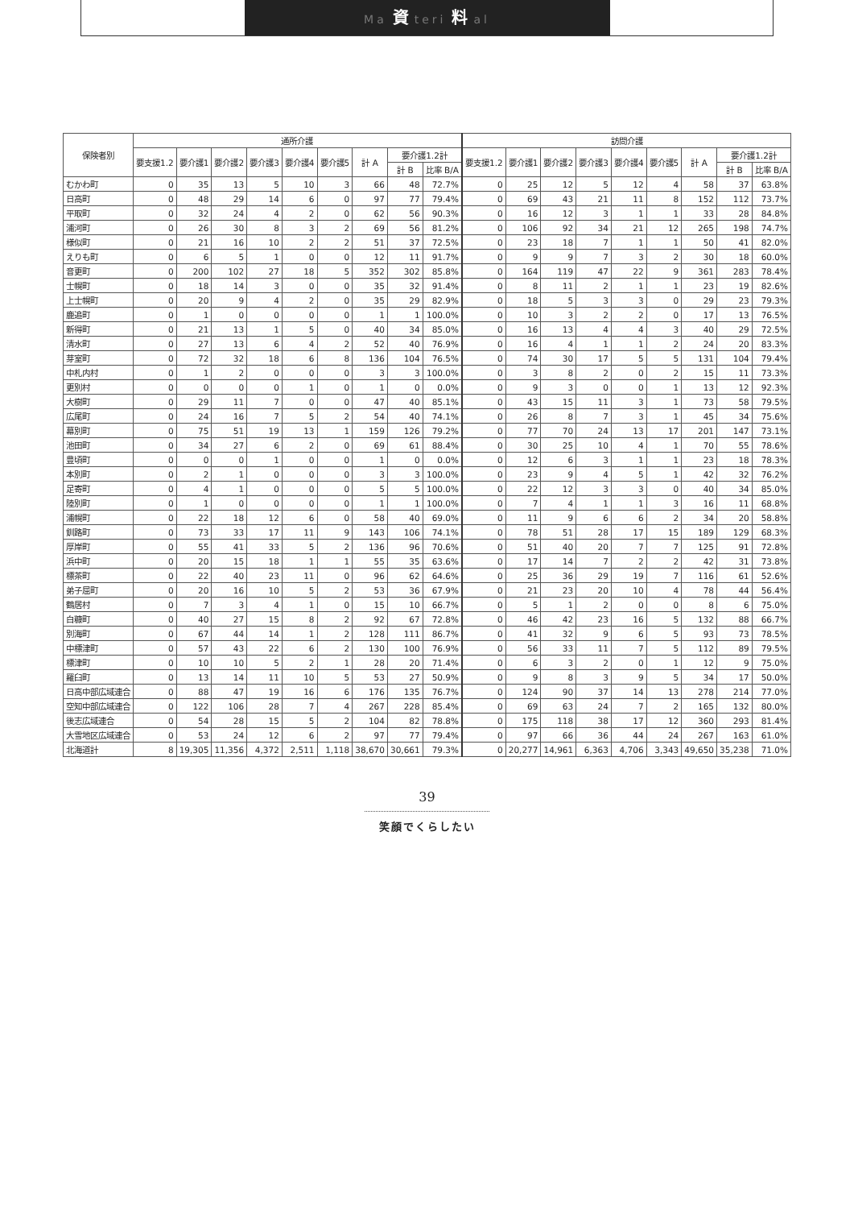Ma 資 teri 料 al
| 保険者別 | 通所介護 | | | | | | | | | 訪問介護 | | | | | | | | |
| --- | --- | --- | --- | --- | --- | --- | --- | --- | --- | --- | --- | --- | --- | --- | --- | --- | --- | --- |
| | 要支援1.2 | 要介護1 | 要介護2 | 要介護3 | 要介護4 | 要介護5 | 計 A | 要介護1.2計 | | 要支援1.2 | 要介護1 | 要介護2 | 要介護3 | 要介護4 | 要介護5 | 計 A | 要介護1.2計 | |
| | | | | | | | | 計 B | 比率 B/A | | | | | | | | 計 B | 比率 B/A |
| むかわ町 | 0 | 35 | 13 | 5 | 10 | 3 | 66 | 48 | 72.7% | 0 | 25 | 12 | 5 | 12 | 4 | 58 | 37 | 63.8% |
| 日高町 | 0 | 48 | 29 | 14 | 6 | 0 | 97 | 77 | 79.4% | 0 | 69 | 43 | 21 | 11 | 8 | 152 | 112 | 73.7% |
| 平取町 | 0 | 32 | 24 | 4 | 2 | 0 | 62 | 56 | 90.3% | 0 | 16 | 12 | 3 | 1 | 1 | 33 | 28 | 84.8% |
| 浦河町 | 0 | 26 | 30 | 8 | 3 | 2 | 69 | 56 | 81.2% | 0 | 106 | 92 | 34 | 21 | 12 | 265 | 198 | 74.7% |
| 様似町 | 0 | 21 | 16 | 10 | 2 | 2 | 51 | 37 | 72.5% | 0 | 23 | 18 | 7 | 1 | 1 | 50 | 41 | 82.0% |
| えりも町 | 0 | 6 | 5 | 1 | 0 | 0 | 12 | 11 | 91.7% | 0 | 9 | 9 | 7 | 3 | 2 | 30 | 18 | 60.0% |
| 音更町 | 0 | 200 | 102 | 27 | 18 | 5 | 352 | 302 | 85.8% | 0 | 164 | 119 | 47 | 22 | 9 | 361 | 283 | 78.4% |
| 士幌町 | 0 | 18 | 14 | 3 | 0 | 0 | 35 | 32 | 91.4% | 0 | 8 | 11 | 2 | 1 | 1 | 23 | 19 | 82.6% |
| 上士幌町 | 0 | 20 | 9 | 4 | 2 | 0 | 35 | 29 | 82.9% | 0 | 18 | 5 | 3 | 3 | 0 | 29 | 23 | 79.3% |
| 鹿追町 | 0 | 1 | 0 | 0 | 0 | 0 | 1 | 1 | 100.0% | 0 | 10 | 3 | 2 | 2 | 0 | 17 | 13 | 76.5% |
| 新得町 | 0 | 21 | 13 | 1 | 5 | 0 | 40 | 34 | 85.0% | 0 | 16 | 13 | 4 | 4 | 3 | 40 | 29 | 72.5% |
| 清水町 | 0 | 27 | 13 | 6 | 4 | 2 | 52 | 40 | 76.9% | 0 | 16 | 4 | 1 | 1 | 2 | 24 | 20 | 83.3% |
| 芽室町 | 0 | 72 | 32 | 18 | 6 | 8 | 136 | 104 | 76.5% | 0 | 74 | 30 | 17 | 5 | 5 | 131 | 104 | 79.4% |
| 中札内村 | 0 | 1 | 2 | 0 | 0 | 0 | 3 | 3 | 100.0% | 0 | 3 | 8 | 2 | 0 | 2 | 15 | 11 | 73.3% |
| 更別村 | 0 | 0 | 0 | 0 | 1 | 0 | 1 | 0 | 0.0% | 0 | 9 | 3 | 0 | 0 | 1 | 13 | 12 | 92.3% |
| 大樹町 | 0 | 29 | 11 | 7 | 0 | 0 | 47 | 40 | 85.1% | 0 | 43 | 15 | 11 | 3 | 1 | 73 | 58 | 79.5% |
| 広尾町 | 0 | 24 | 16 | 7 | 5 | 2 | 54 | 40 | 74.1% | 0 | 26 | 8 | 7 | 3 | 1 | 45 | 34 | 75.6% |
| 幕別町 | 0 | 75 | 51 | 19 | 13 | 1 | 159 | 126 | 79.2% | 0 | 77 | 70 | 24 | 13 | 17 | 201 | 147 | 73.1% |
| 池田町 | 0 | 34 | 27 | 6 | 2 | 0 | 69 | 61 | 88.4% | 0 | 30 | 25 | 10 | 4 | 1 | 70 | 55 | 78.6% |
| 豊頃町 | 0 | 0 | 0 | 1 | 0 | 0 | 1 | 0 | 0.0% | 0 | 12 | 6 | 3 | 1 | 1 | 23 | 18 | 78.3% |
| 本別町 | 0 | 2 | 1 | 0 | 0 | 0 | 3 | 3 | 100.0% | 0 | 23 | 9 | 4 | 5 | 1 | 42 | 32 | 76.2% |
| 足寄町 | 0 | 4 | 1 | 0 | 0 | 0 | 5 | 5 | 100.0% | 0 | 22 | 12 | 3 | 3 | 0 | 40 | 34 | 85.0% |
| 陸別町 | 0 | 1 | 0 | 0 | 0 | 0 | 1 | 1 | 100.0% | 0 | 7 | 4 | 1 | 1 | 3 | 16 | 11 | 68.8% |
| 浦幌町 | 0 | 22 | 18 | 12 | 6 | 0 | 58 | 40 | 69.0% | 0 | 11 | 9 | 6 | 6 | 2 | 34 | 20 | 58.8% |
| 釧路町 | 0 | 73 | 33 | 17 | 11 | 9 | 143 | 106 | 74.1% | 0 | 78 | 51 | 28 | 17 | 15 | 189 | 129 | 68.3% |
| 厚岸町 | 0 | 55 | 41 | 33 | 5 | 2 | 136 | 96 | 70.6% | 0 | 51 | 40 | 20 | 7 | 7 | 125 | 91 | 72.8% |
| 浜中町 | 0 | 20 | 15 | 18 | 1 | 1 | 55 | 35 | 63.6% | 0 | 17 | 14 | 7 | 2 | 2 | 42 | 31 | 73.8% |
| 標茶町 | 0 | 22 | 40 | 23 | 11 | 0 | 96 | 62 | 64.6% | 0 | 25 | 36 | 29 | 19 | 7 | 116 | 61 | 52.6% |
| 弟子屈町 | 0 | 20 | 16 | 10 | 5 | 2 | 53 | 36 | 67.9% | 0 | 21 | 23 | 20 | 10 | 4 | 78 | 44 | 56.4% |
| 鶴居村 | 0 | 7 | 3 | 4 | 1 | 0 | 15 | 10 | 66.7% | 0 | 5 | 1 | 2 | 0 | 0 | 8 | 6 | 75.0% |
| 白糠町 | 0 | 40 | 27 | 15 | 8 | 2 | 92 | 67 | 72.8% | 0 | 46 | 42 | 23 | 16 | 5 | 132 | 88 | 66.7% |
| 別海町 | 0 | 67 | 44 | 14 | 1 | 2 | 128 | 111 | 86.7% | 0 | 41 | 32 | 9 | 6 | 5 | 93 | 73 | 78.5% |
| 中標津町 | 0 | 57 | 43 | 22 | 6 | 2 | 130 | 100 | 76.9% | 0 | 56 | 33 | 11 | 7 | 5 | 112 | 89 | 79.5% |
| 標津町 | 0 | 10 | 10 | 5 | 2 | 1 | 28 | 20 | 71.4% | 0 | 6 | 3 | 2 | 0 | 1 | 12 | 9 | 75.0% |
| 羅臼町 | 0 | 13 | 14 | 11 | 10 | 5 | 53 | 27 | 50.9% | 0 | 9 | 8 | 3 | 9 | 5 | 34 | 17 | 50.0% |
| 日高中部広域連合 | 0 | 88 | 47 | 19 | 16 | 6 | 176 | 135 | 76.7% | 0 | 124 | 90 | 37 | 14 | 13 | 278 | 214 | 77.0% |
| 空知中部広域連合 | 0 | 122 | 106 | 28 | 7 | 4 | 267 | 228 | 85.4% | 0 | 69 | 63 | 24 | 7 | 2 | 165 | 132 | 80.0% |
| 後志広域連合 | 0 | 54 | 28 | 15 | 5 | 2 | 104 | 82 | 78.8% | 0 | 175 | 118 | 38 | 17 | 12 | 360 | 293 | 81.4% |
| 大雪地区広域連合 | 0 | 53 | 24 | 12 | 6 | 2 | 97 | 77 | 79.4% | 0 | 97 | 66 | 36 | 44 | 24 | 267 | 163 | 61.0% |
| 北海道計 | 8 | 19,305 | 11,356 | 4,372 | 2,511 | 1,118 | 38,670 | 30,661 | 79.3% | 0 | 20,277 | 14,961 | 6,363 | 4,706 | 3,343 | 49,650 | 35,238 | 71.0% |
39
笑顔でくらしたい